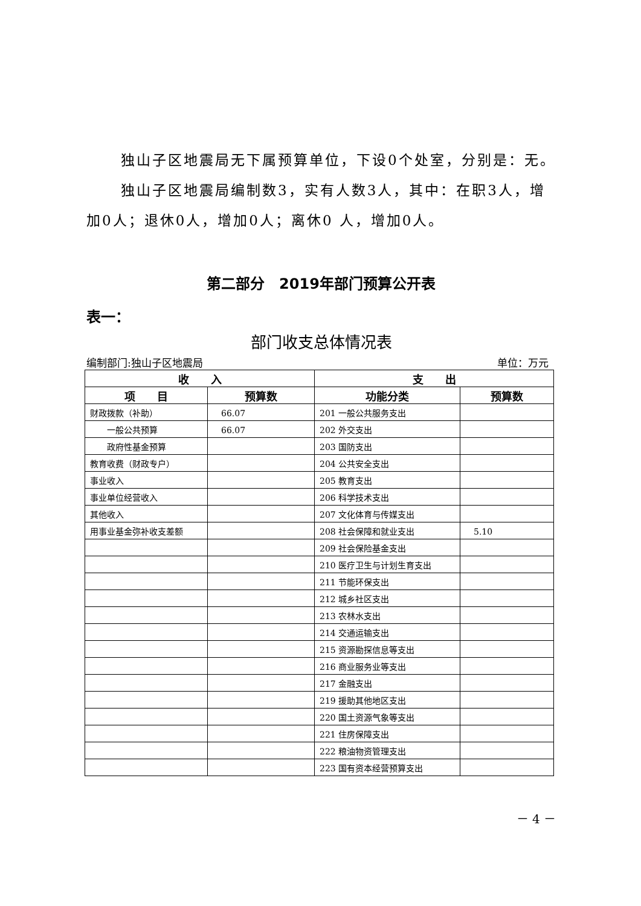独山子区地震局无下属预算单位，下设0个处室，分别是：无。
独山子区地震局编制数3，实有人数3人，其中：在职3人，增加0人；退休0人，增加0人；离休0 人，增加0人。
第二部分　2019年部门预算公开表
表一：
部门收支总体情况表
编制部门:独山子区地震局 单位：万元
| 收 入 | | 支 出 | |
| --- | --- | --- | --- |
| 项 目 | 预算数 | 功能分类 | 预算数 |
| 财政拨款（补助） | 66.07 | 201 一般公共服务支出 | |
| 一般公共预算 | 66.07 | 202 外交支出 | |
| 政府性基金预算 | | 203 国防支出 | |
| 教育收费（财政专户） | | 204 公共安全支出 | |
| 事业收入 | | 205 教育支出 | |
| 事业单位经营收入 | | 206 科学技术支出 | |
| 其他收入 | | 207 文化体育与传媒支出 | |
| 用事业基金弥补收支差额 | | 208 社会保障和就业支出 | 5.10 |
| | | 209 社会保险基金支出 | |
| | | 210 医疗卫生与计划生育支出 | |
| | | 211 节能环保支出 | |
| | | 212 城乡社区支出 | |
| | | 213 农林水支出 | |
| | | 214 交通运输支出 | |
| | | 215 资源勘探信息等支出 | |
| | | 216 商业服务业等支出 | |
| | | 217 金融支出 | |
| | | 219 援助其他地区支出 | |
| | | 220 国土资源气象等支出 | |
| | | 221 住房保障支出 | |
| | | 222 粮油物资管理支出 | |
| | | 223 国有资本经营预算支出 | |
－ 4 －